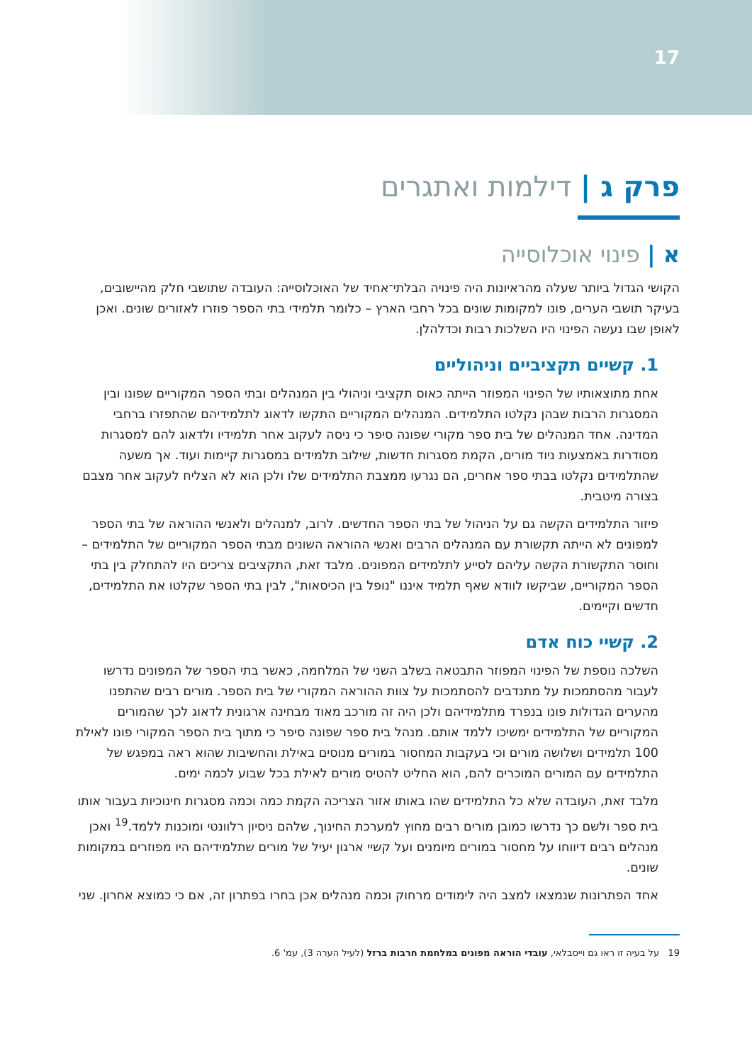17
פרק ג | דילמות ואתגרים
א | פינוי אוכלוסייה
הקושי הגדול ביותר שעלה מהראיונות היה פינויה הבלתי־אחיד של האוכלוסייה: העובדה שתושבי חלק מהיישובים, בעיקר תושבי הערים, פונו למקומות שונים בכל רחבי הארץ – כלומר תלמידי בתי הספר פוזרו לאזורים שונים. ואכן לאופן שבו נעשה הפינוי היו השלכות רבות וכדלהלן.
1. קשיים תקציביים וניהוליים
אחת מתוצאותיו של הפינוי המפוזר הייתה כאוס תקציבי וניהולי בין המנהלים ובתי הספר המקוריים שפונו ובין המסגרות הרבות שבהן נקלטו התלמידים. המנהלים המקוריים התקשו לדאוג לתלמידיהם שהתפזרו ברחבי המדינה. אחד המנהלים של בית ספר מקורי שפונה סיפר כי ניסה לעקוב אחר תלמידיו ולדאוג להם למסגרות מסודרות באמצעות ניוד מורים, הקמת מסגרות חדשות, שילוב תלמידים במסגרות קיימות ועוד. אך משעה שהתלמידים נקלטו בבתי ספר אחרים, הם נגרעו ממצבת התלמידים שלו ולכן הוא לא הצליח לעקוב אחר מצבם בצורה מיטבית.
פיזור התלמידים הקשה גם על הניהול של בתי הספר החדשים. לרוב, למנהלים ולאנשי ההוראה של בתי הספר למפונים לא הייתה תקשורת עם המנהלים הרבים ואנשי ההוראה השונים מבתי הספר המקוריים של התלמידים – וחוסר התקשורת הקשה עליהם לסייע לתלמידים המפונים. מלבד זאת, התקציבים צריכים היו להתחלק בין בתי הספר המקוריים, שביקשו לוודא שאף תלמיד איננו "נופל בין הכיסאות", לבין בתי הספר שקלטו את התלמידים, חדשים וקיימים.
2. קשיי כוח אדם
השלכה נוספת של הפינוי המפוזר התבטאה בשלב השני של המלחמה, כאשר בתי הספר של המפונים נדרשו לעבור מהסתמכות על מתנדבים להסתמכות על צוות ההוראה המקורי של בית הספר. מורים רבים שהתפנו מהערים הגדולות פונו בנפרד מתלמידיהם ולכן היה זה מורכב מאוד מבחינה ארגונית לדאוג לכך שהמורים המקוריים של התלמידים ימשיכו ללמד אותם. מנהל בית ספר שפונה סיפר כי מתוך בית הספר המקורי פונו לאילת 100 תלמידים ושלושה מורים וכי בעקבות המחסור במורים מנוסים באילת והחשיבות שהוא ראה במפגש של התלמידים עם המורים המוכרים להם, הוא החליט להטיס מורים לאילת בכל שבוע לכמה ימים.
מלבד זאת, העובדה שלא כל התלמידים שהו באותו אזור הצריכה הקמת כמה וכמה מסגרות חינוכיות בעבור אותו בית ספר ולשם כך נדרשו כמובן מורים רבים מחוץ למערכת החינוך, שלהם ניסיון רלוונטי ומוכנות ללמד.<sup>19</sup> ואכן מנהלים רבים דיווחו על מחסור במורים מיומנים ועל קשיי ארגון יעיל של מורים שתלמידיהם היו מפוזרים במקומות שונים.
אחד הפתרונות שנמצאו למצב היה לימודים מרחוק וכמה מנהלים אכן בחרו בפתרון זה, אם כי כמוצא אחרון. שני
19 על בעיה זו ראו גם וייסבלאי, עובדי הוראה מפונים במלחמת חרבות ברזל (לעיל הערה 3), עמ' 6.